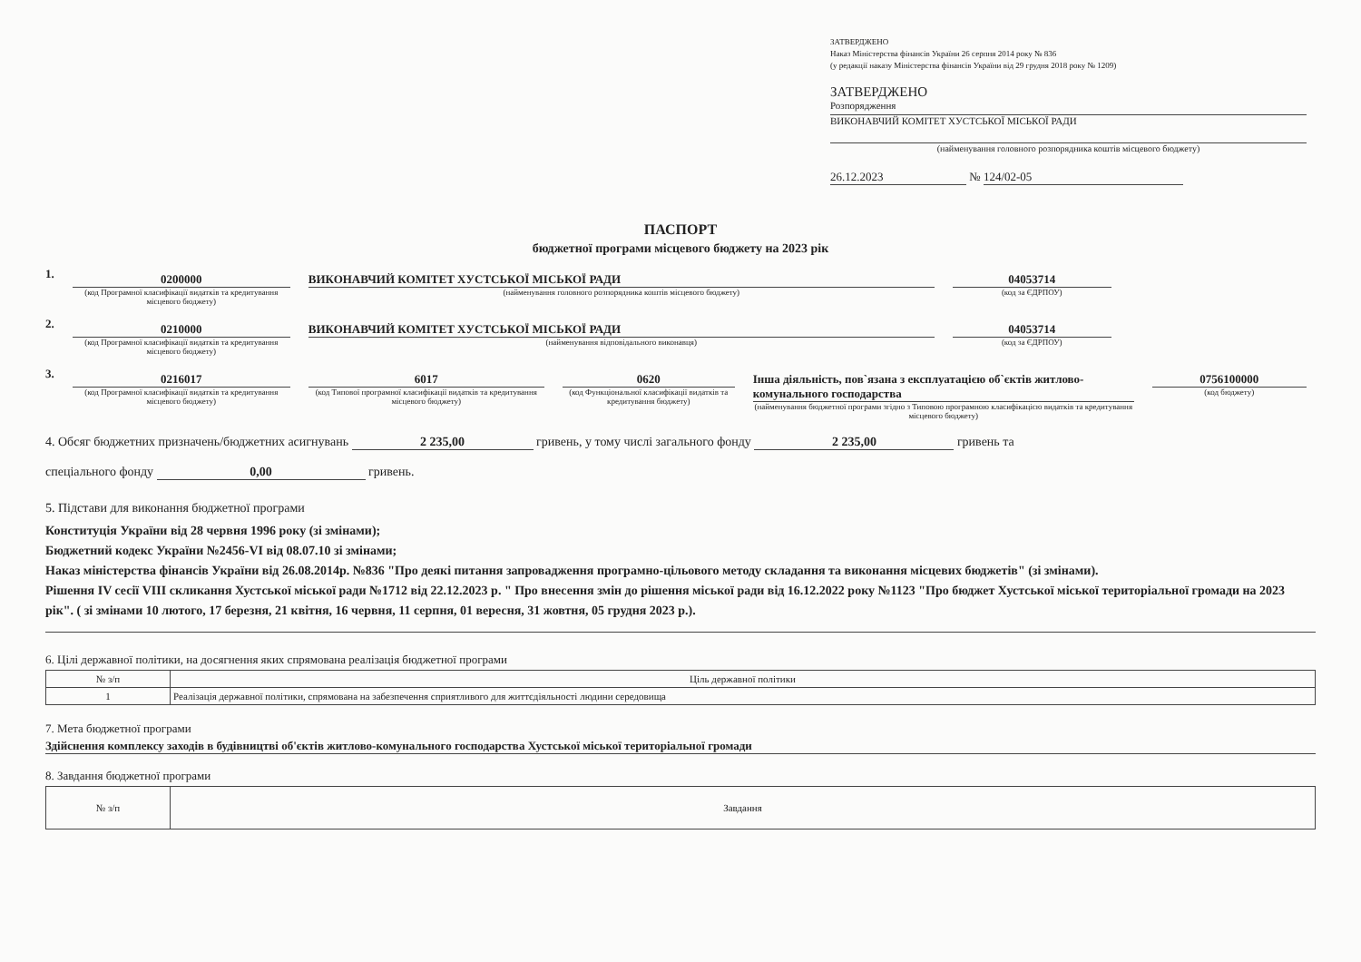ЗАТВЕРДЖЕНО
Наказ Міністерства фінансів України 26 серпня 2014 року № 836
(у редакції наказу Міністерства фінансів України від 29 грудня 2018 року № 1209)
ЗАТВЕРДЖЕНО
Розпорядження
ВИКОНАВЧИЙ КОМІТЕТ ХУСТСЬКОЇ МІСЬКОЇ РАДИ
(найменування головного розпорядника коштів місцевого бюджету)
26.12.2023 № 124/02-05
ПАСПОРТ
бюджетної програми місцевого бюджету на 2023 рік
1.
0200000
(код Програмної класифікації видатків та кредитування місцевого бюджету)
ВИКОНАВЧИЙ КОМІТЕТ ХУСТСЬКОЇ МІСЬКОЇ РАДИ
(найменування головного розпорядника коштів місцевого бюджету)
04053714
(код за ЄДРПОУ)
2.
0210000
(код Програмної класифікації видатків та кредитування місцевого бюджету)
ВИКОНАВЧИЙ КОМІТЕТ ХУСТСЬКОЇ МІСЬКОЇ РАДИ
(найменування відповідального виконавця)
04053714
(код за ЄДРПОУ)
3.
0216017
(код Програмної класифікації видатків та кредитування місцевого бюджету)
6017
(код Типової програмної класифікації видатків та кредитування місцевого бюджету)
0620
(код Функціональної класифікації видатків та кредитування бюджету)
Інша діяльність, пов`язана з експлуатацією об`єктів житлово-комунального господарства
(найменування бюджетної програми згідно з Типовою програмною класифікацією видатків та кредитування місцевого бюджету)
0756100000
(код бюджету)
4. Обсяг бюджетних призначень/бюджетних асигнувань 2 235,00 гривень, у тому числі загального фонду 2 235,00 гривень та
спеціального фонду 0,00 гривень.
5. Підстави для виконання бюджетної програми
Конституція України від 28 червня 1996 року (зі змінами);
Бюджетний кодекс України №2456-VI від 08.07.10 зі змінами;
Наказ міністерства фінансів України від 26.08.2014р. №836 "Про деякі питання запровадження програмно-цільового методу складання та виконання місцевих бюджетів" (зі змінами).
Рішення IV сесії VIII скликання Хустської міської ради №1712 від 22.12.2023 р. " Про внесення змін до рішення міської ради від 16.12.2022 року №1123 "Про бюджет Хустської міської територіальної громади на 2023 рік". ( зі змінами 10 лютого, 17 березня, 21 квітня, 16 червня, 11 серпня, 01 вересня, 31 жовтня, 05 грудня 2023 р.).
6. Цілі державної політики, на досягнення яких спрямована реалізація бюджетної програми
| № з/п | Ціль державної політики |
| --- | --- |
| 1 | Реалізація державної політики, спрямована на забезпечення сприятливого для життєдіяльності людини середовища |
7. Мета бюджетної програми
Здійснення комплексу заходів в будівництві об'єктів житлово-комунального господарства Хустської міської територіальної громади
8. Завдання бюджетної програми
| № з/п | Завдання |
| --- | --- |